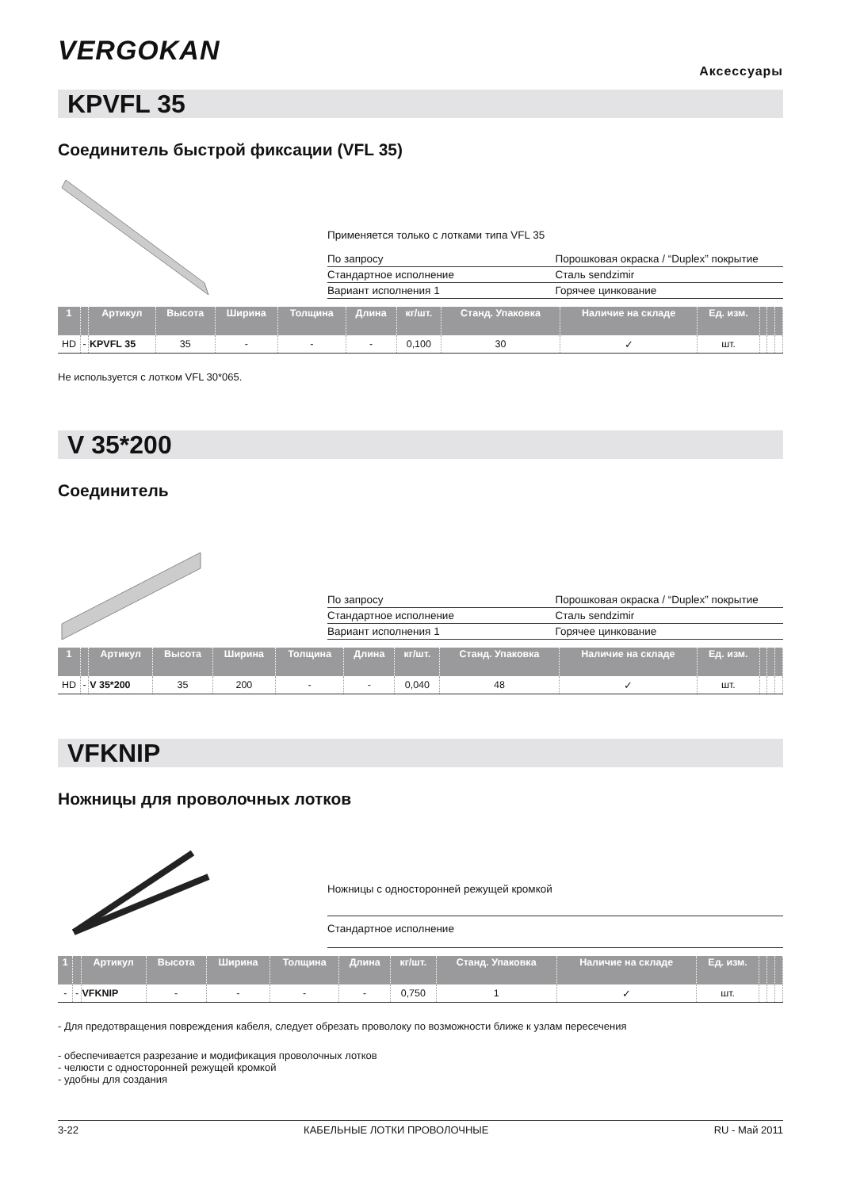VERGOKAN
Аксессуары
KPVFL 35
Соединитель быстрой фиксации (VFL 35)
Применяется только с лотками типа VFL 35
| По запросу | Порошковая окраска / “Duplex” покрытие |
| Стандартное исполнение | Сталь sendzimir |
| Вариант исполнения 1 | Горячее цинкование |
| 1 | | Артикул | Высота | Ширина | Толщина | Длина | кг/шт. | Станд. Упаковка | Наличие на складе | Ед. изм. | | | |
| --- | --- | --- | --- | --- | --- | --- | --- | --- | --- | --- | --- | --- | --- |
| HD | - | KPVFL 35 | 35 | - | - | - | 0,100 | 30 | ✓ | шт. | | | |
Не используется с лотком VFL 30*065.
V 35*200
Соединитель
| По запросу | Порошковая окраска / “Duplex” покрытие |
| Стандартное исполнение | Сталь sendzimir |
| Вариант исполнения 1 | Горячее цинкование |
| 1 | | Артикул | Высота | Ширина | Толщина | Длина | кг/шт. | Станд. Упаковка | Наличие на складе | Ед. изм. | | | |
| --- | --- | --- | --- | --- | --- | --- | --- | --- | --- | --- | --- | --- | --- |
| HD | - | V 35*200 | 35 | 200 | - | - | 0,040 | 48 | ✓ | шт. | | | |
VFKNIP
Ножницы для проволочных лотков
Ножницы с односторонней режущей кромкой
Стандартное исполнение
| 1 | | Артикул | Высота | Ширина | Толщина | Длина | кг/шт. | Станд. Упаковка | Наличие на складе | Ед. изм. | | | |
| --- | --- | --- | --- | --- | --- | --- | --- | --- | --- | --- | --- | --- | --- |
| - | - | VFKNIP | - | - | - | - | 0,750 | 1 | ✓ | шт. | | | |
- Для предотвращения повреждения кабеля, следует обрезать проволоку по возможности ближе к узлам пересечения
- обеспечивается разрезание и модификация проволочных лотков
- челюсти с односторонней режущей кромкой
- удобны для создания
3-22 КАБЕЛЬНЫЕ ЛОТКИ ПРОВОЛОЧНЫЕ RU - Май 2011